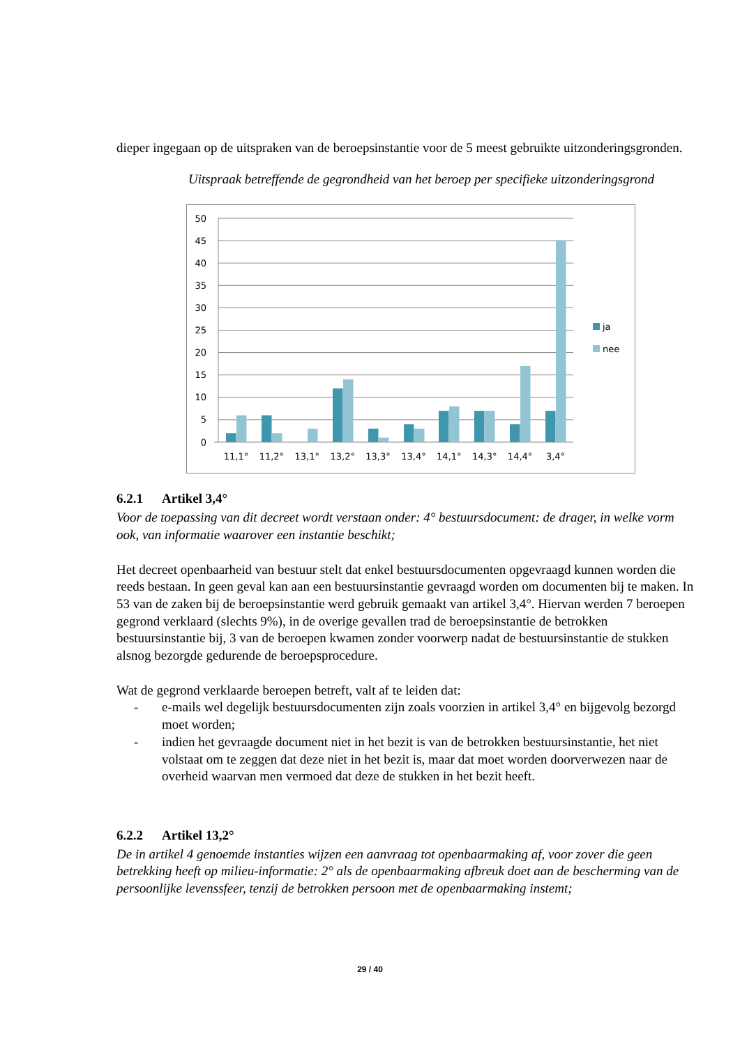dieper ingegaan op de uitspraken van de beroepsinstantie voor de 5 meest gebruikte uitzonderingsgronden.
Uitspraak betreffende de gegrondheid van het beroep per specifieke uitzonderingsgrond
50
45
40
35
30
25
20
15
10
5
0
11,1°
11,2°
13,1°
13,2°
13,3°
13,4°
14,1°
14,3°
14,4°
3,4°
ja
nee
6.2.1 Artikel 3,4°
Voor de toepassing van dit decreet wordt verstaan onder: 4° bestuursdocument: de drager, in welke vorm ook, van informatie waarover een instantie beschikt;
Het decreet openbaarheid van bestuur stelt dat enkel bestuursdocumenten opgevraagd kunnen worden die reeds bestaan. In geen geval kan aan een bestuursinstantie gevraagd worden om documenten bij te maken. In 53 van de zaken bij de beroepsinstantie werd gebruik gemaakt van artikel 3,4°. Hiervan werden 7 beroepen gegrond verklaard (slechts 9%), in de overige gevallen trad de beroepsinstantie de betrokken bestuursinstantie bij, 3 van de beroepen kwamen zonder voorwerp nadat de bestuursinstantie de stukken alsnog bezorgde gedurende de beroepsprocedure.
Wat de gegrond verklaarde beroepen betreft, valt af te leiden dat:
- e-mails wel degelijk bestuursdocumenten zijn zoals voorzien in artikel 3,4° en bijgevolg bezorgd moet worden;
- indien het gevraagde document niet in het bezit is van de betrokken bestuursinstantie, het niet volstaat om te zeggen dat deze niet in het bezit is, maar dat moet worden doorverwezen naar de overheid waarvan men vermoed dat deze de stukken in het bezit heeft.
6.2.2 Artikel 13,2°
De in artikel 4 genoemde instanties wijzen een aanvraag tot openbaarmaking af, voor zover die geen betrekking heeft op milieu-informatie: 2° als de openbaarmaking afbreuk doet aan de bescherming van de persoonlijke levenssfeer, tenzij de betrokken persoon met de openbaarmaking instemt;
29 / 40